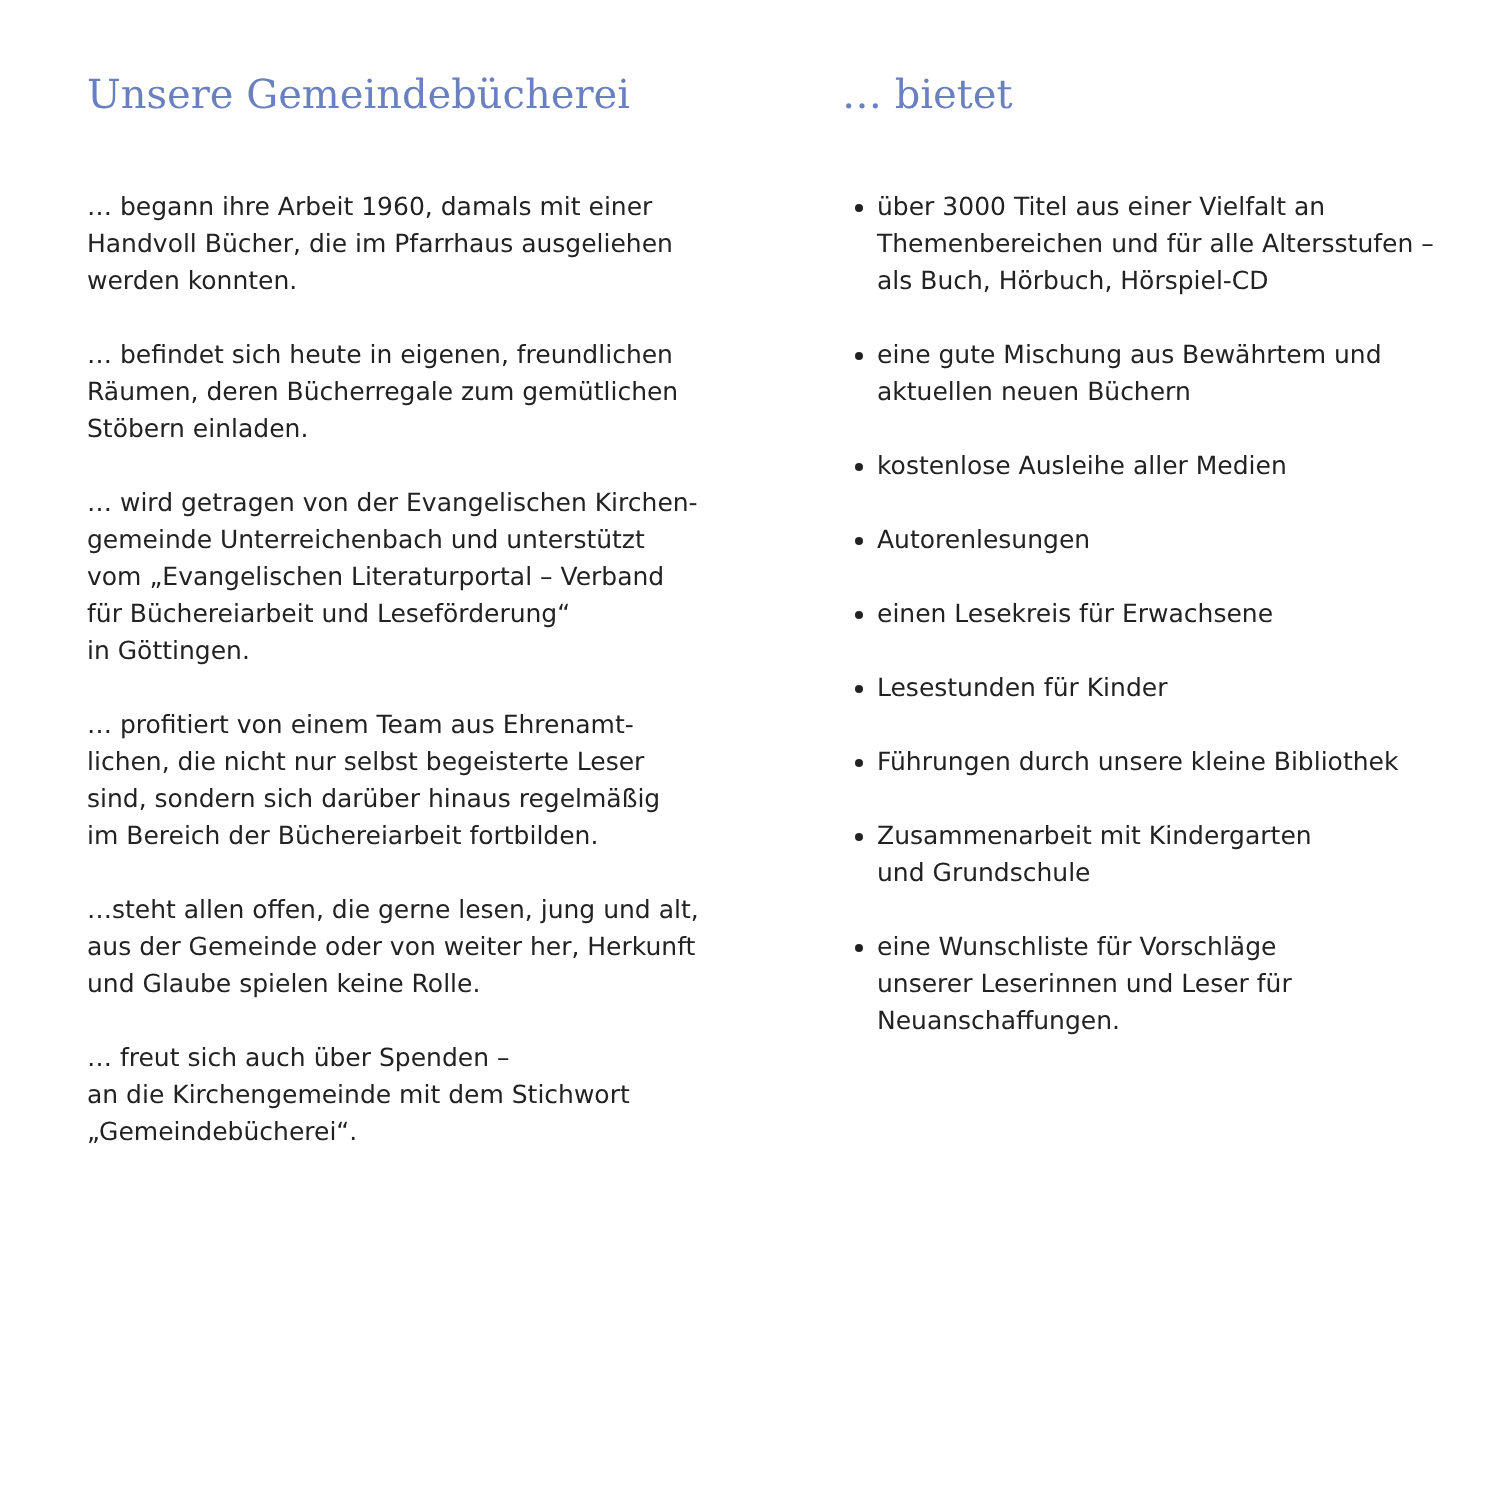Unsere Gemeindebücherei
… begann ihre Arbeit 1960, damals mit einer
Handvoll Bücher, die im Pfarrhaus ausgeliehen
werden konnten.
… befindet sich heute in eigenen, freundlichen
Räumen, deren Bücherregale zum gemütlichen
Stöbern einladen.
… wird getragen von der Evangelischen Kirchen-
gemeinde Unterreichenbach und unterstützt
vom „Evangelischen Literaturportal – Verband
für Büchereiarbeit und Leseförderung“
in Göttingen.
… profitiert von einem Team aus Ehrenamt-
lichen, die nicht nur selbst begeisterte Leser
sind, sondern sich darüber hinaus regelmäßig
im Bereich der Büchereiarbeit fortbilden.
…steht allen offen, die gerne lesen, jung und alt,
aus der Gemeinde oder von weiter her, Herkunft
und Glaube spielen keine Rolle.
… freut sich auch über Spenden –
an die Kirchengemeinde mit dem Stichwort
„Gemeindebücherei“.
… bietet
über 3000 Titel aus einer Vielfalt an
Themenbereichen und für alle Altersstufen –
als Buch, Hörbuch, Hörspiel-CD
eine gute Mischung aus Bewährtem und
aktuellen neuen Büchern
kostenlose Ausleihe aller Medien
Autorenlesungen
einen Lesekreis für Erwachsene
Lesestunden für Kinder
Führungen durch unsere kleine Bibliothek
Zusammenarbeit mit Kindergarten
und Grundschule
eine Wunschliste für Vorschläge
unserer Leserinnen und Leser für
Neuanschaffungen.